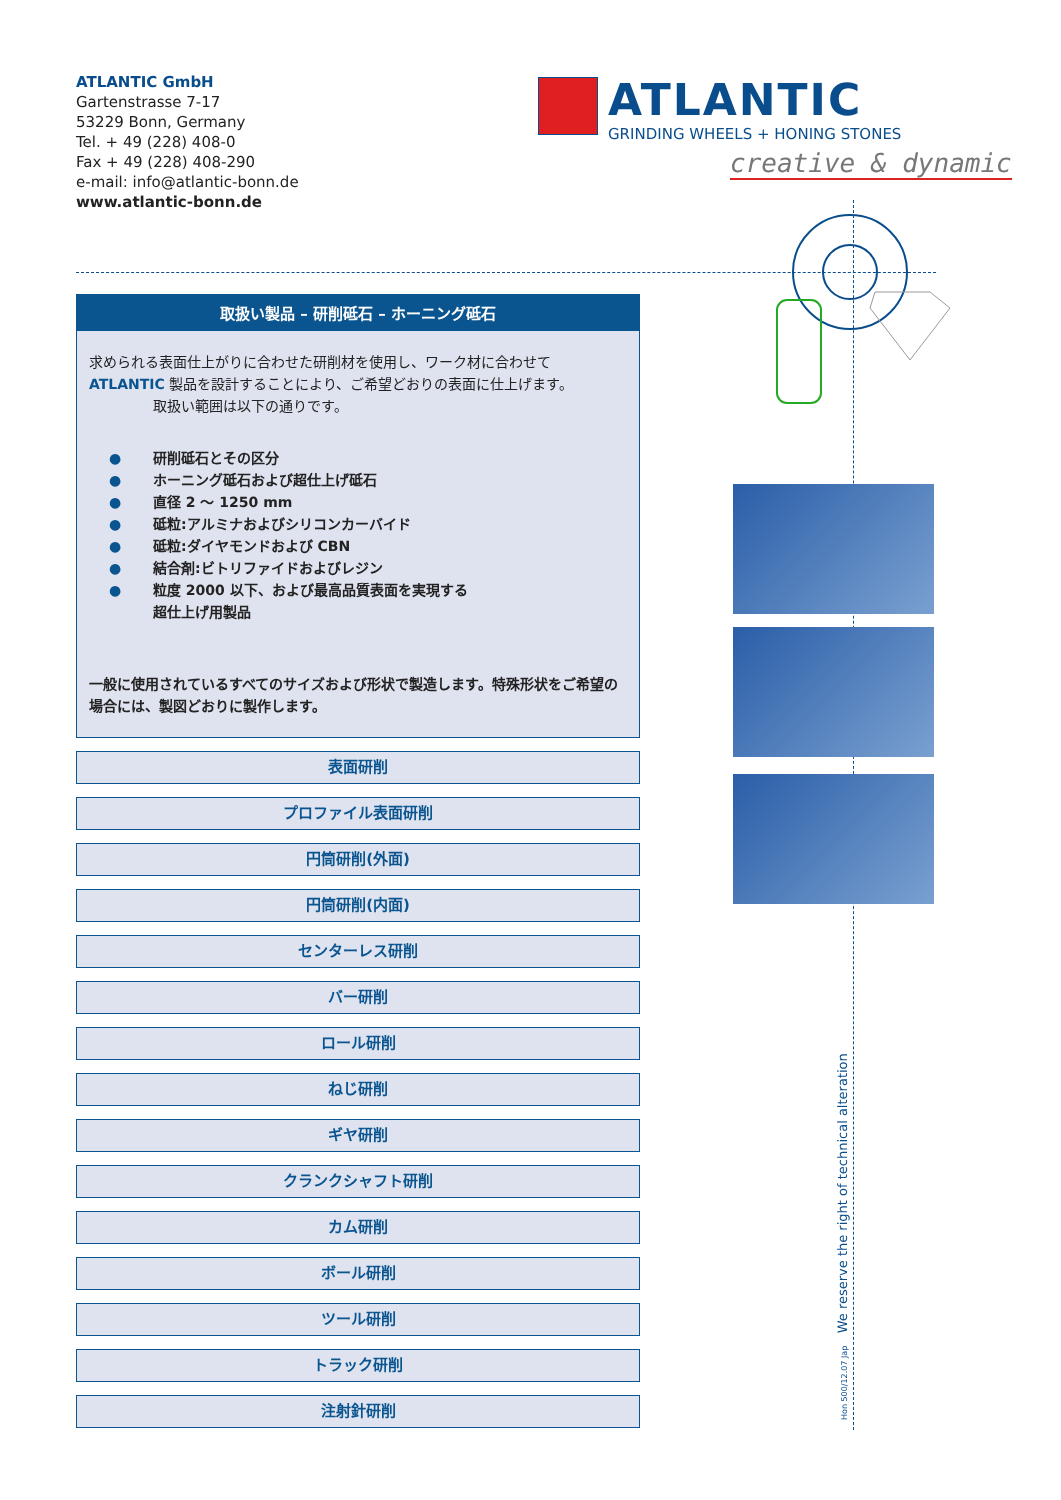ATLANTIC GmbH
Gartenstrasse 7-17
53229 Bonn, Germany
Tel. + 49 (228) 408-0
Fax + 49 (228) 408-290
e-mail: info@atlantic-bonn.de
www.atlantic-bonn.de
ATLANTIC
GRINDING WHEELS + HONING STONES
creative & dynamic
取扱い製品 – 研削砥石 – ホーニング砥石
求められる表面仕上がりに合わせた研削材を使用し、ワーク材に合わせて ATLANTIC 製品を設計することにより、ご希望どおりの表面に仕上げます。
取扱い範囲は以下の通りです。
● 研削砥石とその区分
● ホーニング砥石および超仕上げ砥石
● 直径 2 ～ 1250 mm
● 砥粒:アルミナおよびシリコンカーバイド
● 砥粒:ダイヤモンドおよび CBN
● 結合剤:ビトリファイドおよびレジン
● 粒度 2000 以下、および最高品質表面を実現する
超仕上げ用製品
一般に使用されているすべてのサイズおよび形状で製造します。特殊形状をご希望の場合には、製図どおりに製作します。
表面研削
プロファイル表面研削
円筒研削(外面)
円筒研削(内面)
センターレス研削
バー研削
ロール研削
ねじ研削
ギヤ研削
クランクシャフト研削
カム研削
ボール研削
ツール研削
トラック研削
注射針研削
Hon 500/12.07 Jap We reserve the right of technical alteration